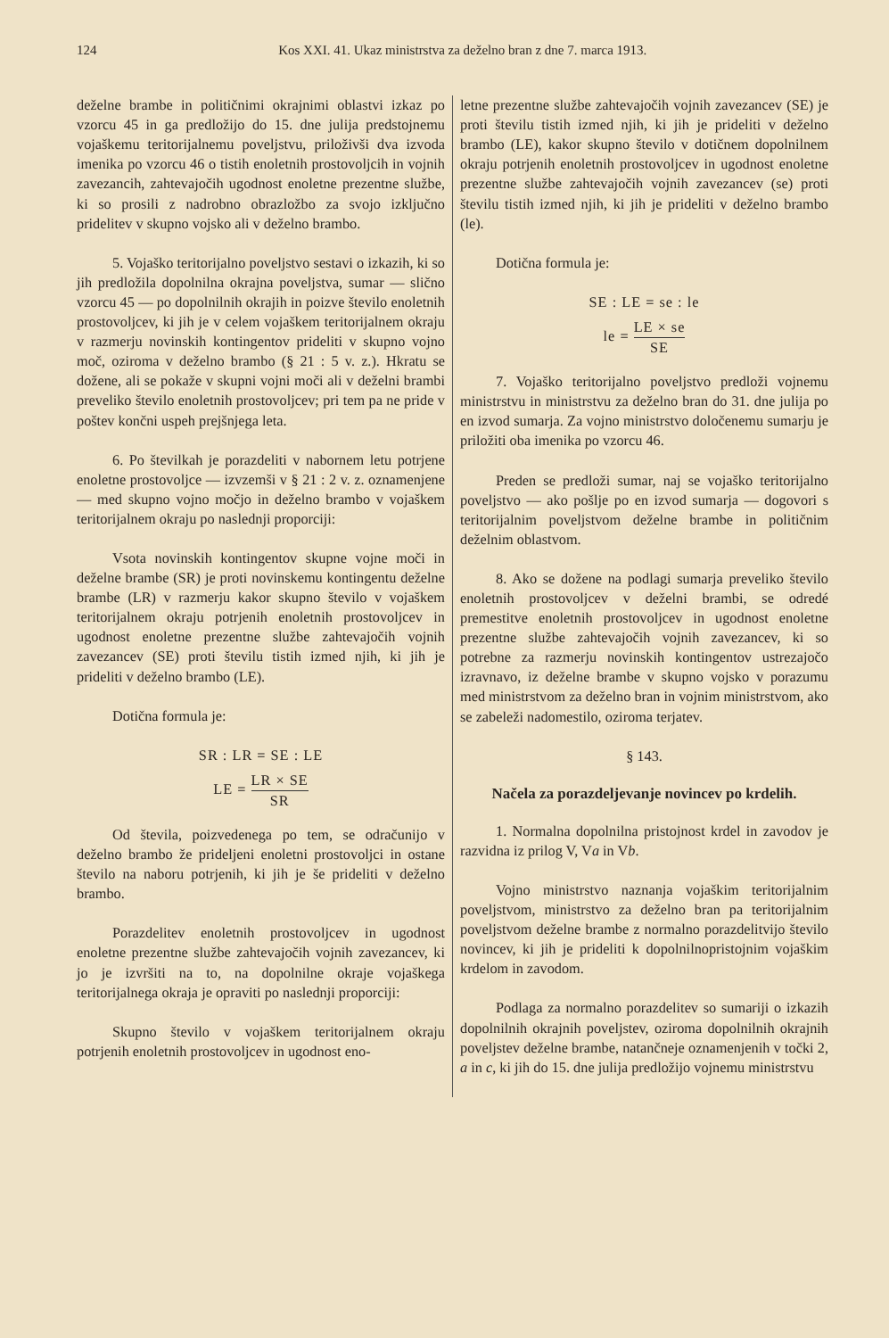124 Kos XXI. 41. Ukaz ministrstva za deželno bran z dne 7. marca 1913.
deželne brambe in političnimi okrajnimi oblastvi izkaz po vzorcu 45 in ga predložijo do 15. dne julija predstojnemu vojaškemu teritorijalnemu poveljstvu, priloživši dva izvoda imenika po vzorcu 46 o tistih enoletnih prostovoljcih in vojnih zavezancih, zahtevajočih ugodnost enoletne prezentne službe, ki so prosili z nadrobno obrazložbo za svojo izključno pridelitev v skupno vojsko ali v deželno brambo.
5. Vojaško teritorijalno poveljstvo sestavi o izkazih, ki so jih predložila dopolnilna okrajna poveljstva, sumar — slično vzorcu 45 — po dopolnilnih okrajih in poizve število enoletnih prostovoljcev, ki jih je v celem vojaškem teritorijalnem okraju v razmerju novinskih kontingentov prideliti v skupno vojno moč, oziroma v deželno brambo (§ 21 : 5 v. z.). Hkratu se dožene, ali se pokaže v skupni vojni moči ali v deželni brambi preveliko število enoletnih prostovoljcev; pri tem pa ne pride v poštev končni uspeh prejšnjega leta.
6. Po številkah je porazdeliti v nabornem letu potrjene enoletne prostovoljce — izvzemši v § 21 : 2 v. z. oznamenjene — med skupno vojno močjo in deželno brambo v vojaškem teritorijalnem okraju po naslednji proporciji:
Vsota novinskih kontingentov skupne vojne moči in deželne brambe (SR) je proti novinskemu kontingentu deželne brambe (LR) v razmerju kakor skupno število v vojaškem teritorijalnem okraju potrjenih enoletnih prostovoljcev in ugodnost enoletne prezentne službe zahtevajočih vojnih zavezancev (SE) proti številu tistih izmed njih, ki jih je prideliti v deželno brambo (LE).
Dotična formula je:
SR : LR = SE : LE
LE = LR × SE SR
Od števila, poizvedenega po tem, se odračunijo v deželno brambo že prideljeni enoletni prostovoljci in ostane število na naboru potrjenih, ki jih je še prideliti v deželno brambo.
Porazdelitev enoletnih prostovoljcev in ugodnost enoletne prezentne službe zahtevajočih vojnih zavezancev, ki jo je izvršiti na to, na dopolnilne okraje vojaškega teritorijalnega okraja je opraviti po naslednji proporciji:
Skupno število v vojaškem teritorijalnem okraju potrjenih enoletnih prostovoljcev in ugodnost eno-
letne prezentne službe zahtevajočih vojnih zavezancev (SE) je proti številu tistih izmed njih, ki jih je prideliti v deželno brambo (LE), kakor skupno število v dotičnem dopolnilnem okraju potrjenih enoletnih prostovoljcev in ugodnost enoletne prezentne službe zahtevajočih vojnih zavezancev (se) proti številu tistih izmed njih, ki jih je prideliti v deželno brambo (le).
Dotična formula je:
SE : LE = se : le
le = LE × se SE
7. Vojaško teritorijalno poveljstvo predloži vojnemu ministrstvu in ministrstvu za deželno bran do 31. dne julija po en izvod sumarja. Za vojno ministrstvo določenemu sumarju je priložiti oba imenika po vzorcu 46.
Preden se predloži sumar, naj se vojaško teritorijalno poveljstvo — ako pošlje po en izvod sumarja — dogovori s teritorijalnim poveljstvom deželne brambe in političnim deželnim oblastvom.
8. Ako se dožene na podlagi sumarja preveliko število enoletnih prostovoljcev v deželni brambi, se odredé premestitve enoletnih prostovoljcev in ugodnost enoletne prezentne službe zahtevajočih vojnih zavezancev, ki so potrebne za razmerju novinskih kontingentov ustrezajočo izravnavo, iz deželne brambe v skupno vojsko v porazumu med ministrstvom za deželno bran in vojnim ministrstvom, ako se zabeleži nadomestilo, oziroma terjatev.
§ 143.
Načela za porazdeljevanje novincev po krdelih.
1. Normalna dopolnilna pristojnost krdel in zavodov je razvidna iz prilog V, Va in Vb.
Vojno ministrstvo naznanja vojaškim teritorijalnim poveljstvom, ministrstvo za deželno bran pa teritorijalnim poveljstvom deželne brambe z normalno porazdelitvijo število novincev, ki jih je prideliti k dopolnilnopristojnim vojaškim krdelom in zavodom.
Podlaga za normalno porazdelitev so sumariji o izkazih dopolnilnih okrajnih poveljstev, oziroma dopolnilnih okrajnih poveljstev deželne brambe, natančneje oznamenjenih v točki 2, a in c, ki jih do 15. dne julija predložijo vojnemu ministrstvu